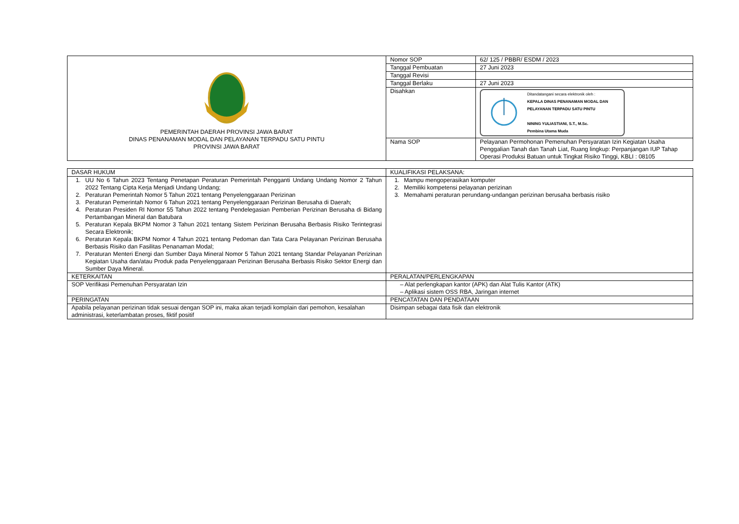| PEMERINTAH DAERAH PROVINSI JAWA BARAT DINAS PENANAMAN MODAL DAN PELAYANAN TERPADU SATU PINTU PROVINSI JAWA BARAT | Nomor SOP | 62/ 125 / PBBR/ ESDM / 2023 |
| | Tanggal Pembuatan | 27 Juni 2023 |
| | Tanggal Revisi | |
| | Tanggal Berlaku | 27 Juni 2023 |
| | Disahkan | Ditandatangani secara elektronik oleh : KEPALA DINAS PENANAMAN MODAL DAN PELAYANAN TERPADU SATU PINTU NINING YULIASTIANI, S.T., M.Sc. Pembina Utama Muda |
| | Nama SOP | Pelayanan Permohonan Pemenuhan Persyaratan Izin Kegiatan Usaha Penggalian Tanah dan Tanah Liat, Ruang lingkup: Perpanjangan IUP Tahap Operasi Produksi Batuan untuk Tingkat Risiko Tinggi, KBLI : 08105 |
| DASAR HUKUM | KUALIFIKASI PELAKSANA: |
| 1. UU No 6 Tahun 2023 Tentang Penetapan Peraturan Pemerintah Pengganti Undang Undang Nomor 2 Tahun 2022 Tentang Cipta Kerja Menjadi Undang Undang; 2. Peraturan Pemerintah Nomor 5 Tahun 2021 tentang Penyelenggaraan Perizinan 3. Peraturan Pemerintah Nomor 6 Tahun 2021 tentang Penyelenggaraan Perizinan Berusaha di Daerah; 4. Peraturan Presiden RI Nomor 55 Tahun 2022 tentang Pendelegasian Pemberian Perizinan Berusaha di Bidang Pertambangan Mineral dan Batubara 5. Peraturan Kepala BKPM Nomor 3 Tahun 2021 tentang Sistem Perizinan Berusaha Berbasis Risiko Terintegrasi Secara Elektronik; 6. Peraturan Kepala BKPM Nomor 4 Tahun 2021 tentang Pedoman dan Tata Cara Pelayanan Perizinan Berusaha Berbasis Risiko dan Fasilitas Penanaman Modal; 7. Peraturan Menteri Energi dan Sumber Daya Mineral Nomor 5 Tahun 2021 tentang Standar Pelayanan Perizinan Kegiatan Usaha dan/atau Produk pada Penyelenggaraan Perizinan Berusaha Berbasis Risiko Sektor Energi dan Sumber Daya Mineral. | 1. Mampu mengoperasikan komputer 2. Memiliki kompetensi pelayanan perizinan 3. Memahami peraturan perundang-undangan perizinan berusaha berbasis risiko |
| KETERKAITAN | PERALATAN/PERLENGKAPAN |
| SOP Verifikasi Pemenuhan Persyaratan Izin | – Alat perlengkapan kantor (APK) dan Alat Tulis Kantor (ATK) – Aplikasi sistem OSS RBA, Jaringan internet |
| PERINGATAN | PENCATATAN DAN PENDATAAN |
| Apabila pelayanan perizinan tidak sesuai dengan SOP ini, maka akan terjadi komplain dari pemohon, kesalahan administrasi, keterlambatan proses, fiktif positif | Disimpan sebagai data fisik dan elektronik |